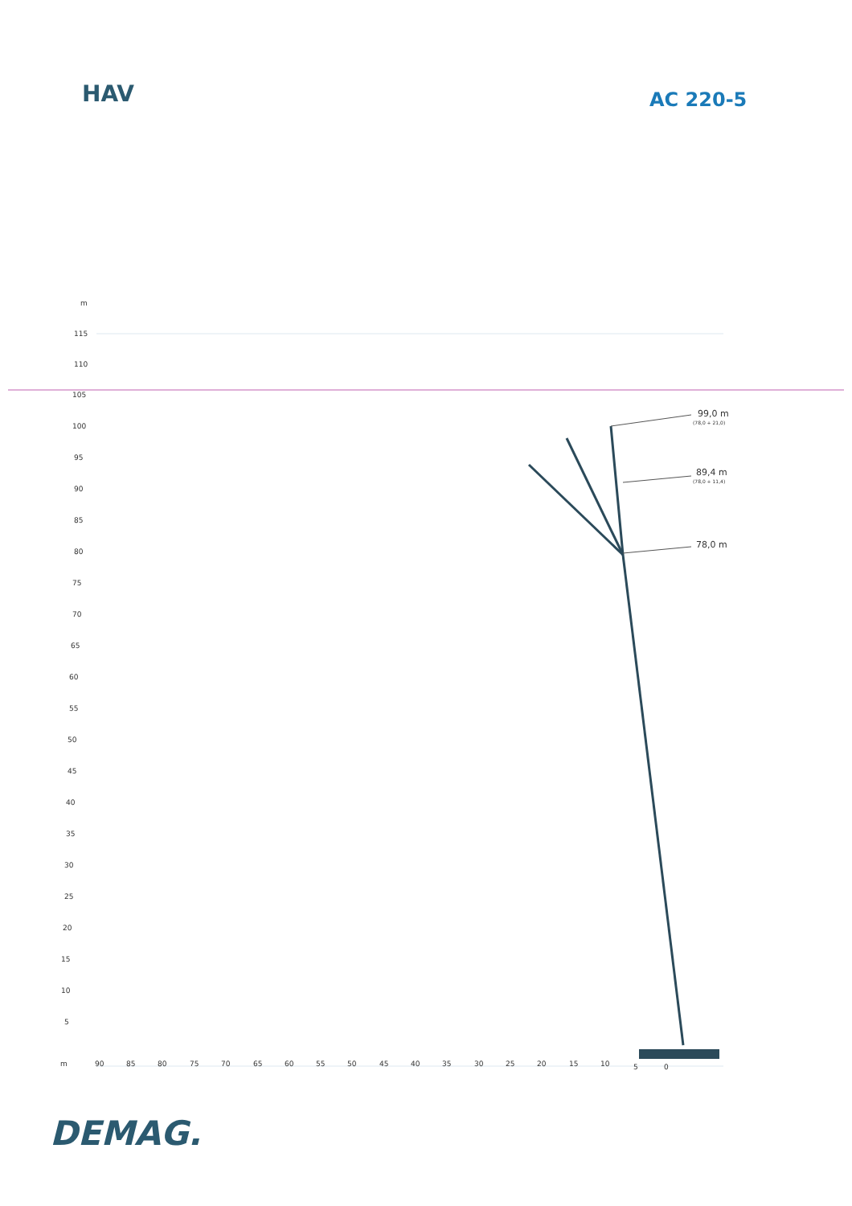HAV AC 220-5
m
115
110
105
100
95
90
85
80
75
70
65
60
55
50
45
40
35
30
25
20
15
10
5
m
90
85
80
75
70
65
60
55
50
45
40
35
30
25
20
15
10
5
0
99,0 m
(78,0 + 21,0)
89,4 m
(78,0 + 11,4)
78,0 m
DEMAG.